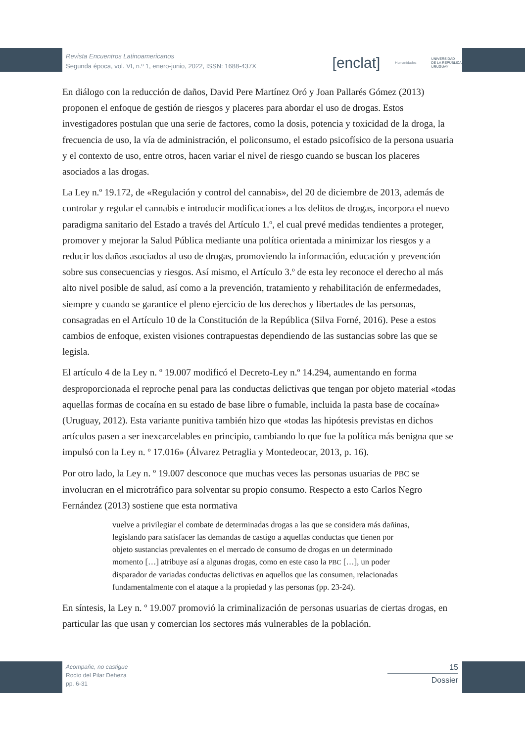Revista Encuentros Latinoamericanos
Segunda época, vol. VI, n.º 1, enero-junio, 2022, ISSN: 1688-437X
[enclat] Humanidades UNIVERSIDAD
DE LA REPÚBLICA
URUGUAY
En diálogo con la reducción de daños, David Pere Martínez Oró y Joan Pallarés Gómez (2013) proponen el enfoque de gestión de riesgos y placeres para abordar el uso de drogas. Estos investigadores postulan que una serie de factores, como la dosis, potencia y toxicidad de la droga, la frecuencia de uso, la vía de administración, el policonsumo, el estado psicofísico de la persona usuaria y el contexto de uso, entre otros, hacen variar el nivel de riesgo cuando se buscan los placeres asociados a las drogas.
La Ley n.º 19.172, de «Regulación y control del cannabis», del 20 de diciembre de 2013, además de controlar y regular el cannabis e introducir modificaciones a los delitos de drogas, incorpora el nuevo paradigma sanitario del Estado a través del Artículo 1.º, el cual prevé medidas tendientes a proteger, promover y mejorar la Salud Pública mediante una política orientada a minimizar los riesgos y a reducir los daños asociados al uso de drogas, promoviendo la información, educación y prevención sobre sus consecuencias y riesgos. Así mismo, el Artículo 3.º de esta ley reconoce el derecho al más alto nivel posible de salud, así como a la prevención, tratamiento y rehabilitación de enfermedades, siempre y cuando se garantice el pleno ejercicio de los derechos y libertades de las personas, consagradas en el Artículo 10 de la Constitución de la República (Silva Forné, 2016). Pese a estos cambios de enfoque, existen visiones contrapuestas dependiendo de las sustancias sobre las que se legisla.
El artículo 4 de la Ley n. º 19.007 modificó el Decreto-Ley n.º 14.294, aumentando en forma desproporcionada el reproche penal para las conductas delictivas que tengan por objeto material «todas aquellas formas de cocaína en su estado de base libre o fumable, incluida la pasta base de cocaína» (Uruguay, 2012). Esta variante punitiva también hizo que «todas las hipótesis previstas en dichos artículos pasen a ser inexcarcelables en principio, cambiando lo que fue la política más benigna que se impulsó con la Ley n. º 17.016» (Álvarez Petraglia y Montedeocar, 2013, p. 16).
Por otro lado, la Ley n. º 19.007 desconoce que muchas veces las personas usuarias de PBC se involucran en el microtráfico para solventar su propio consumo. Respecto a esto Carlos Negro Fernández (2013) sostiene que esta normativa
vuelve a privilegiar el combate de determinadas drogas a las que se considera más dañinas, legislando para satisfacer las demandas de castigo a aquellas conductas que tienen por objeto sustancias prevalentes en el mercado de consumo de drogas en un determinado momento […] atribuye así a algunas drogas, como en este caso la PBC […], un poder disparador de variadas conductas delictivas en aquellos que las consumen, relacionadas fundamentalmente con el ataque a la propiedad y las personas (pp. 23-24).
En síntesis, la Ley n. º 19.007 promovió la criminalización de personas usuarias de ciertas drogas, en particular las que usan y comercian los sectores más vulnerables de la población.
Acompañe, no castigue
Rocío del Pilar Deheza
pp. 6-31
15
Dossier